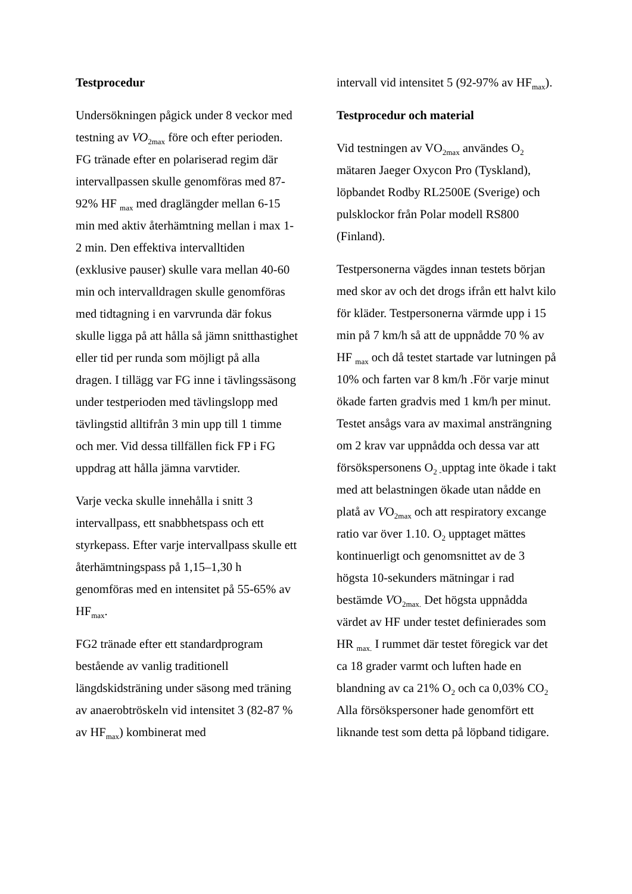Testprocedur
Undersökningen pågick under 8 veckor med testning av VO<sub>2max</sub> före och efter perioden. FG tränade efter en polariserad regim där intervallpassen skulle genomföras med 87-92% HF <sub>max</sub> med draglängder mellan 6-15 min med aktiv återhämtning mellan i max 1-2 min. Den effektiva intervalltiden (exklusive pauser) skulle vara mellan 40-60 min och intervalldragen skulle genomföras med tidtagning i en varvrunda där fokus skulle ligga på att hålla så jämn snitthastighet eller tid per runda som möjligt på alla dragen. I tillägg var FG inne i tävlingssäsong under testperioden med tävlingslopp med tävlingstid alltifrån 3 min upp till 1 timme och mer. Vid dessa tillfällen fick FP i FG uppdrag att hålla jämna varvtider.
Varje vecka skulle innehålla i snitt 3 intervallpass, ett snabbhetspass och ett styrkepass. Efter varje intervallpass skulle ett återhämtningspass på 1,15–1,30 h genomföras med en intensitet på 55-65% av HF<sub>max</sub>.
FG2 tränade efter ett standardprogram bestående av vanlig traditionell längdskidsträning under säsong med träning av anaerobtröskeln vid intensitet 3 (82-87 % av HF<sub>max</sub>) kombinerat med
intervall vid intensitet 5 (92-97% av HF<sub>max</sub>).
Testprocedur och material
Vid testningen av VO<sub>2max</sub> användes O<sub>2</sub> mätaren Jaeger Oxycon Pro (Tyskland), löpbandet Rodby RL2500E (Sverige) och pulsklockor från Polar modell RS800 (Finland).
Testpersonerna vägdes innan testets början med skor av och det drogs ifrån ett halvt kilo för kläder. Testpersonerna värmde upp i 15 min på 7 km/h så att de uppnådde 70 % av HF <sub>max</sub> och då testet startade var lutningen på 10% och farten var 8 km/h .För varje minut ökade farten gradvis med 1 km/h per minut. Testet ansågs vara av maximal ansträngning om 2 krav var uppnådda och dessa var att försökspersonens O<sub>2 -</sub>upptag inte ökade i takt med att belastningen ökade utan nådde en platå av VO<sub>2max</sub> och att respiratory excange ratio var över 1.10. O<sub>2</sub> upptaget mättes kontinuerligt och genomsnittet av de 3 högsta 10-sekunders mätningar i rad bestämde VO<sub>2max.</sub> Det högsta uppnådda värdet av HF under testet definierades som HR <sub>max.</sub> I rummet där testet föregick var det ca 18 grader varmt och luften hade en blandning av ca 21% O<sub>2</sub> och ca 0,03% CO<sub>2</sub> Alla försökspersoner hade genomfört ett liknande test som detta på löpband tidigare.